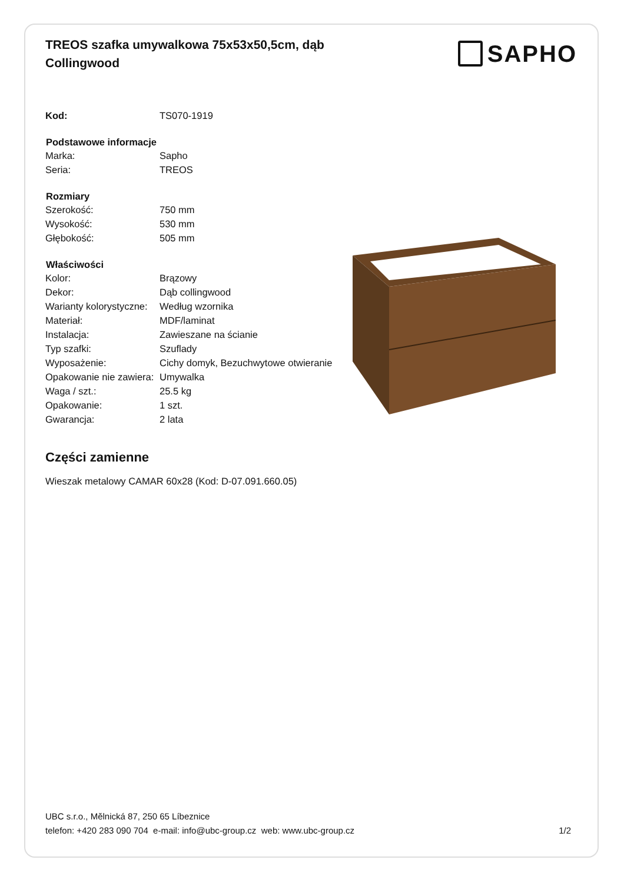TREOS szafka umywalkowa 75x53x50,5cm, dąb Collingwood
SAPHO
| Kod: | TS070-1919 |
| Podstawowe informacje | |
| Marka: | Sapho |
| Seria: | TREOS |
| Rozmiary | |
| Szerokość: | 750 mm |
| Wysokość: | 530 mm |
| Głębokość: | 505 mm |
| Właściwości | |
| Kolor: | Brązowy |
| Dekor: | Dąb collingwood |
| Warianty kolorystyczne: | Według wzornika |
| Materiał: | MDF/laminat |
| Instalacja: | Zawieszane na ścianie |
| Typ szafki: | Szuflady |
| Wyposażenie: | Cichy domyk, Bezuchwytowe otwieranie |
| Opakowanie nie zawiera: | Umywalka |
| Waga / szt.: | 25.5 kg |
| Opakowanie: | 1 szt. |
| Gwarancja: | 2 lata |
Części zamienne
Wieszak metalowy CAMAR 60x28 (Kod: D-07.091.660.05)
UBC s.r.o., Mělnická 87, 250 65 Líbeznice
telefon: +420 283 090 704 e-mail: info@ubc-group.cz web: www.ubc-group.cz
1/2